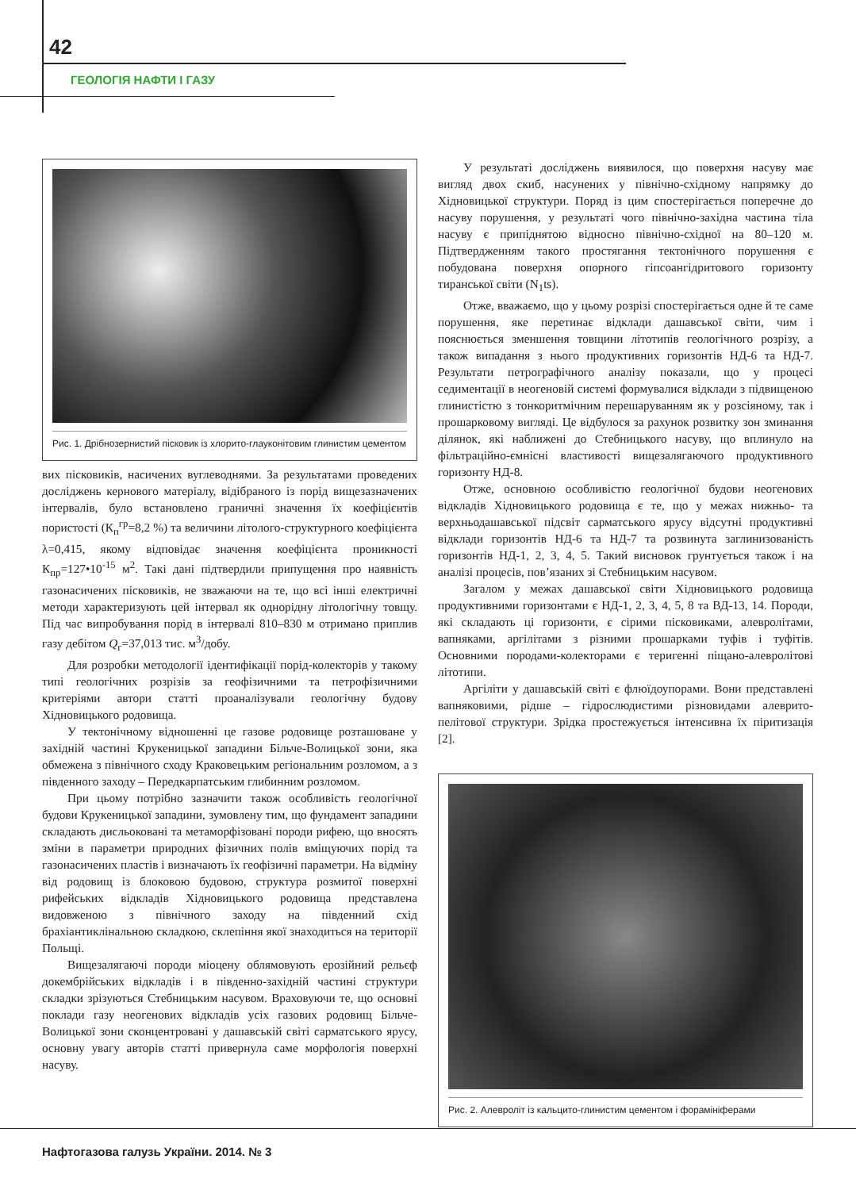42
ГЕОЛОГІЯ НАФТИ І ГАЗУ
Рис. 1. Дрібнозернистий пісковик із хлорито-глауконітовим глинистим цементом
вих пісковиків, насичених вуглеводнями. За результатами проведених досліджень кернового матеріалу, відібраного із порід вищезазначених інтервалів, було встановлено граничні значення їх коефіцієнтів пористості (К<sub>п</sub><sup>гр</sup>=8,2 %) та величини літолого-структурного коефіцієнта λ=0,415, якому відповідає значення коефіцієнта проникності К<sub>пр</sub>=127•10<sup>-15</sup> м<sup>2</sup>. Такі дані підтвердили припущення про наявність газонасичених пісковиків, не зважаючи на те, що всі інші електричні методи характеризують цей інтервал як однорідну літологічну товщу. Під час випробування порід в інтервалі 810–830 м отримано приплив газу дебітом Q<sub>г</sub>=37,013 тис. м<sup>3</sup>/добу.
Для розробки методології ідентифікації порід-колекторів у такому типі геологічних розрізів за геофізичними та петрофізичними критеріями автори статті проаналізували геологічну будову Хідновицького родовища.
У тектонічному відношенні це газове родовище розташоване у західній частині Крукеницької западини Більче-Волицької зони, яка обмежена з північного сходу Краковецьким регіональним розломом, а з південного заходу – Передкарпатським глибинним розломом.
При цьому потрібно зазначити також особливість геологічної будови Крукеницької западини, зумовлену тим, що фундамент западини складають дисльоковані та метаморфізовані породи рифею, що вносять зміни в параметри природних фізичних полів вміщуючих порід та газонасичених пластів і визначають їх геофізичні параметри. На відміну від родовищ із блоковою будовою, структура розмитої поверхні рифейських відкладів Хідновицького родовища представлена видовженою з північного заходу на південний схід брахіантиклінальною складкою, склепіння якої знаходиться на території Польщі.
Вищезалягаючі породи міоцену облямовують ерозійний рельєф докембрійських відкладів і в південно-західній частині структури складки зрізуються Стебницьким насувом. Враховуючи те, що основні поклади газу неогенових відкладів усіх газових родовищ Більче-Волицької зони сконцентровані у дашавській світі сарматського ярусу, основну увагу авторів статті привернула саме морфологія поверхні насуву.
У результаті досліджень виявилося, що поверхня насуву має вигляд двох скиб, насунених у північно-східному напрямку до Хідновицької структури. Поряд із цим спостерігається поперечне до насуву порушення, у результаті чого північно-західна частина тіла насуву є припіднятою відносно північно-східної на 80–120 м. Підтвердженням такого простягання тектонічного порушення є побудована поверхня опорного гіпсоангідритового горизонту тиранської світи (N<sub>1</sub>ts).
Отже, вважаємо, що у цьому розрізі спостерігається одне й те саме порушення, яке перетинає відклади дашавської світи, чим і пояснюється зменшення товщини літотипів геологічного розрізу, а також випадання з нього продуктивних горизонтів НД-6 та НД-7. Результати петрографічного аналізу показали, що у процесі седиментації в неогеновій системі формувалися відклади з підвищеною глинистістю з тонкоритмічним перешаруванням як у розсіяному, так і прошарковому вигляді. Це відбулося за рахунок розвитку зон зминання ділянок, які наближені до Стебницького насуву, що вплинуло на фільтраційно-ємнісні властивості вищезалягаючого продуктивного горизонту НД-8.
Отже, основною особливістю геологічної будови неогенових відкладів Хідновицького родовища є те, що у межах нижньо- та верхньодашавської підсвіт сарматського ярусу відсутні продуктивні відклади горизонтів НД-6 та НД-7 та розвинута заглинизованість горизонтів НД-1, 2, 3, 4, 5. Такий висновок грунтується також і на аналізі процесів, пов’язаних зі Стебницьким насувом.
Загалом у межах дашавської світи Хідновицького родовища продуктивними горизонтами є НД-1, 2, 3, 4, 5, 8 та ВД-13, 14. Породи, які складають ці горизонти, є сірими пісковиками, алевролітами, вапняками, аргілітами з різними прошарками туфів і туфітів. Основними породами-колекторами є теригенні піщано-алевролітові літотипи.
Аргіліти у дашавській світі є флюїдоупорами. Вони представлені вапняковими, рідше – гідрослюдистими різновидами алеврито-пелітової структури. Зрідка простежується інтенсивна їх піритизація [2].
Рис. 2. Алевроліт із кальцито-глинистим цементом і форамініферами
Нафтогазова галузь України. 2014. № 3